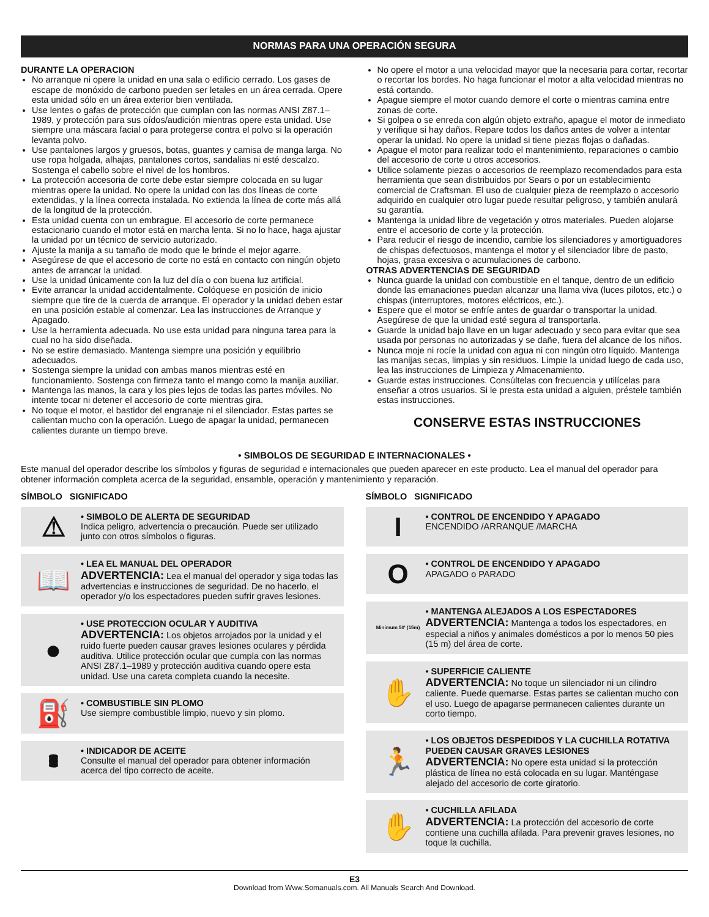NORMAS PARA UNA OPERACIÓN SEGURA
DURANTE LA OPERACION
No arranque ni opere la unidad en una sala o edificio cerrado. Los gases de escape de monóxido de carbono pueden ser letales en un área cerrada. Opere esta unidad sólo en un área exterior bien ventilada.
Use lentes o gafas de protección que cumplan con las normas ANSI Z87.1–1989, y protección para sus oídos/audición mientras opere esta unidad. Use siempre una máscara facial o para protegerse contra el polvo si la operación levanta polvo.
Use pantalones largos y gruesos, botas, guantes y camisa de manga larga. No use ropa holgada, alhajas, pantalones cortos, sandalias ni esté descalzo. Sostenga el cabello sobre el nivel de los hombros.
La protección accesoria de corte debe estar siempre colocada en su lugar mientras opere la unidad. No opere la unidad con las dos líneas de corte extendidas, y la línea correcta instalada. No extienda la línea de corte más allá de la longitud de la protección.
Esta unidad cuenta con un embrague. El accesorio de corte permanece estacionario cuando el motor está en marcha lenta. Si no lo hace, haga ajustar la unidad por un técnico de servicio autorizado.
Ajuste la manija a su tamaño de modo que le brinde el mejor agarre.
Asegúrese de que el accesorio de corte no está en contacto con ningún objeto antes de arrancar la unidad.
Use la unidad únicamente con la luz del día o con buena luz artificial.
Evite arrancar la unidad accidentalmente. Colóquese en posición de inicio siempre que tire de la cuerda de arranque. El operador y la unidad deben estar en una posición estable al comenzar. Lea las instrucciones de Arranque y Apagado.
Use la herramienta adecuada. No use esta unidad para ninguna tarea para la cual no ha sido diseñada.
No se estire demasiado. Mantenga siempre una posición y equilibrio adecuados.
Sostenga siempre la unidad con ambas manos mientras esté en funcionamiento. Sostenga con firmeza tanto el mango como la manija auxiliar.
Mantenga las manos, la cara y los pies lejos de todas las partes móviles. No intente tocar ni detener el accesorio de corte mientras gira.
No toque el motor, el bastidor del engranaje ni el silenciador. Estas partes se calientan mucho con la operación. Luego de apagar la unidad, permanecen calientes durante un tiempo breve.
No opere el motor a una velocidad mayor que la necesaria para cortar, recortar o recortar los bordes. No haga funcionar el motor a alta velocidad mientras no está cortando.
Apague siempre el motor cuando demore el corte o mientras camina entre zonas de corte.
Si golpea o se enreda con algún objeto extraño, apague el motor de inmediato y verifique si hay daños. Repare todos los daños antes de volver a intentar operar la unidad. No opere la unidad si tiene piezas flojas o dañadas.
Apague el motor para realizar todo el mantenimiento, reparaciones o cambio del accesorio de corte u otros accesorios.
Utilice solamente piezas o accesorios de reemplazo recomendados para esta herramienta que sean distribuidos por Sears o por un establecimiento comercial de Craftsman. El uso de cualquier pieza de reemplazo o accesorio adquirido en cualquier otro lugar puede resultar peligroso, y también anulará su garantía.
Mantenga la unidad libre de vegetación y otros materiales. Pueden alojarse entre el accesorio de corte y la protección.
Para reducir el riesgo de incendio, cambie los silenciadores y amortiguadores de chispas defectuosos, mantenga el motor y el silenciador libre de pasto, hojas, grasa excesiva o acumulaciones de carbono.
OTRAS ADVERTENCIAS DE SEGURIDAD
Nunca guarde la unidad con combustible en el tanque, dentro de un edificio donde las emanaciones puedan alcanzar una llama viva (luces pilotos, etc.) o chispas (interruptores, motores eléctricos, etc.).
Espere que el motor se enfríe antes de guardar o transportar la unidad. Asegúrese de que la unidad esté segura al transportarla.
Guarde la unidad bajo llave en un lugar adecuado y seco para evitar que sea usada por personas no autorizadas y se dañe, fuera del alcance de los niños.
Nunca moje ni rocíe la unidad con agua ni con ningún otro líquido. Mantenga las manijas secas, limpias y sin residuos. Limpie la unidad luego de cada uso, lea las instrucciones de Limpieza y Almacenamiento.
Guarde estas instrucciones. Consúltelas con frecuencia y utilícelas para enseñar a otros usuarios. Si le presta esta unidad a alguien, préstele también estas instrucciones.
CONSERVE ESTAS INSTRUCCIONES
• SIMBOLOS DE SEGURIDAD E INTERNACIONALES •
Este manual del operador describe los símbolos y figuras de seguridad e internacionales que pueden aparecer en este producto. Lea el manual del operador para obtener información completa acerca de la seguridad, ensamble, operación y mantenimiento y reparación.
SÍMBOLO SIGNIFICADO
⚠
• SIMBOLO DE ALERTA DE SEGURIDAD
Indica peligro, advertencia o precaución. Puede ser utilizado junto con otros símbolos o figuras.
📖
• LEA EL MANUAL DEL OPERADOR
ADVERTENCIA: Lea el manual del operador y siga todas las advertencias e instrucciones de seguridad. De no hacerlo, el operador y/o los espectadores pueden sufrir graves lesiones.
●
• USE PROTECCION OCULAR Y AUDITIVA
ADVERTENCIA: Los objetos arrojados por la unidad y el ruido fuerte pueden causar graves lesiones oculares y pérdida auditiva. Utilice protección ocular que cumpla con las normas ANSI Z87.1–1989 y protección auditiva cuando opere esta unidad. Use una careta completa cuando la necesite.
⛽
• COMBUSTIBLE SIN PLOMO
Use siempre combustible limpio, nuevo y sin plomo.
🛢
• INDICADOR DE ACEITE
Consulte el manual del operador para obtener información acerca del tipo correcto de aceite.
SÍMBOLO SIGNIFICADO
I
• CONTROL DE ENCENDIDO Y APAGADO
ENCENDIDO /ARRANQUE /MARCHA
O
• CONTROL DE ENCENDIDO Y APAGADO
APAGADO o PARADO
Minimum 50' (15m)
• MANTENGA ALEJADOS A LOS ESPECTADORES
ADVERTENCIA: Mantenga a todos los espectadores, en especial a niños y animales domésticos a por lo menos 50 pies (15 m) del área de corte.
✋
• SUPERFICIE CALIENTE
ADVERTENCIA: No toque un silenciador ni un cilindro caliente. Puede quemarse. Estas partes se calientan mucho con el uso. Luego de apagarse permanecen calientes durante un corto tiempo.
🏃
• LOS OBJETOS DESPEDIDOS Y LA CUCHILLA ROTATIVA PUEDEN CAUSAR GRAVES LESIONES
ADVERTENCIA: No opere esta unidad si la protección plástica de línea no está colocada en su lugar. Manténgase alejado del accesorio de corte giratorio.
✋
• CUCHILLA AFILADA
ADVERTENCIA: La protección del accesorio de corte contiene una cuchilla afilada. Para prevenir graves lesiones, no toque la cuchilla.
E3
Download from Www.Somanuals.com. All Manuals Search And Download.